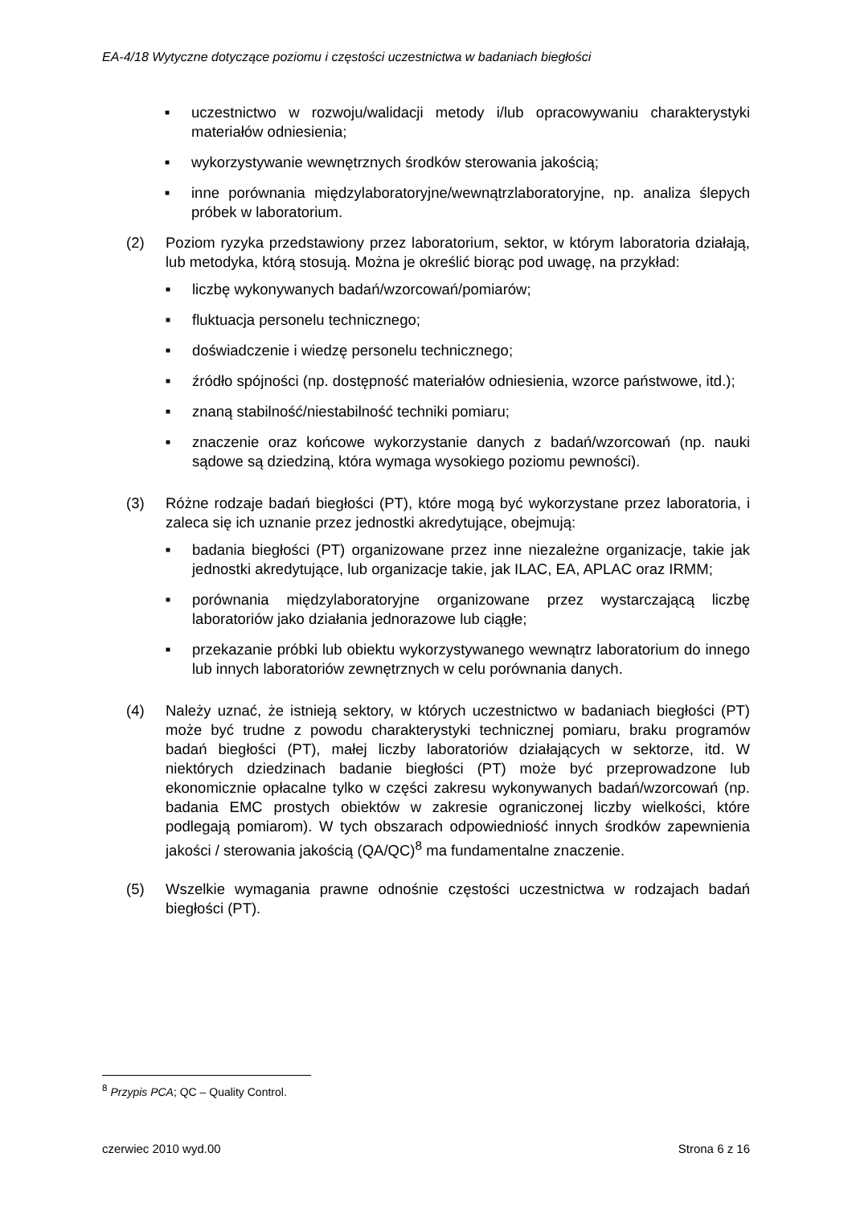EA-4/18 Wytyczne dotyczące poziomu i częstości uczestnictwa w badaniach biegłości
■ uczestnictwo w rozwoju/walidacji metody i/lub opracowywaniu charakterystyki materiałów odniesienia;
■ wykorzystywanie wewnętrznych środków sterowania jakością;
■ inne porównania międzylaboratoryjne/wewnątrzlaboratoryjne, np. analiza ślepych próbek w laboratorium.
(2) Poziom ryzyka przedstawiony przez laboratorium, sektor, w którym laboratoria działają, lub metodyka, którą stosują. Można je określić biorąc pod uwagę, na przykład:
■ liczbę wykonywanych badań/wzorcowań/pomiarów;
■ fluktuacja personelu technicznego;
■ doświadczenie i wiedzę personelu technicznego;
■ źródło spójności (np. dostępność materiałów odniesienia, wzorce państwowe, itd.);
■ znaną stabilność/niestabilność techniki pomiaru;
■ znaczenie oraz końcowe wykorzystanie danych z badań/wzorcowań (np. nauki sądowe są dziedziną, która wymaga wysokiego poziomu pewności).
(3) Różne rodzaje badań biegłości (PT), które mogą być wykorzystane przez laboratoria, i zaleca się ich uznanie przez jednostki akredytujące, obejmują:
■ badania biegłości (PT) organizowane przez inne niezależne organizacje, takie jak jednostki akredytujące, lub organizacje takie, jak ILAC, EA, APLAC oraz IRMM;
■ porównania międzylaboratoryjne organizowane przez wystarczającą liczbę laboratoriów jako działania jednorazowe lub ciągłe;
■ przekazanie próbki lub obiektu wykorzystywanego wewnątrz laboratorium do innego lub innych laboratoriów zewnętrznych w celu porównania danych.
(4) Należy uznać, że istnieją sektory, w których uczestnictwo w badaniach biegłości (PT) może być trudne z powodu charakterystyki technicznej pomiaru, braku programów badań biegłości (PT), małej liczby laboratoriów działających w sektorze, itd. W niektórych dziedzinach badanie biegłości (PT) może być przeprowadzone lub ekonomicznie opłacalne tylko w części zakresu wykonywanych badań/wzorcowań (np. badania EMC prostych obiektów w zakresie ograniczonej liczby wielkości, które podlegają pomiarom). W tych obszarach odpowiedniość innych środków zapewnienia jakości / sterowania jakością (QA/QC)<sup>8</sup> ma fundamentalne znaczenie.
(5) Wszelkie wymagania prawne odnośnie częstości uczestnictwa w rodzajach badań biegłości (PT).
<sup>8</sup> Przypis PCA; QC – Quality Control.
czerwiec 2010 wyd.00 Strona 6 z 16